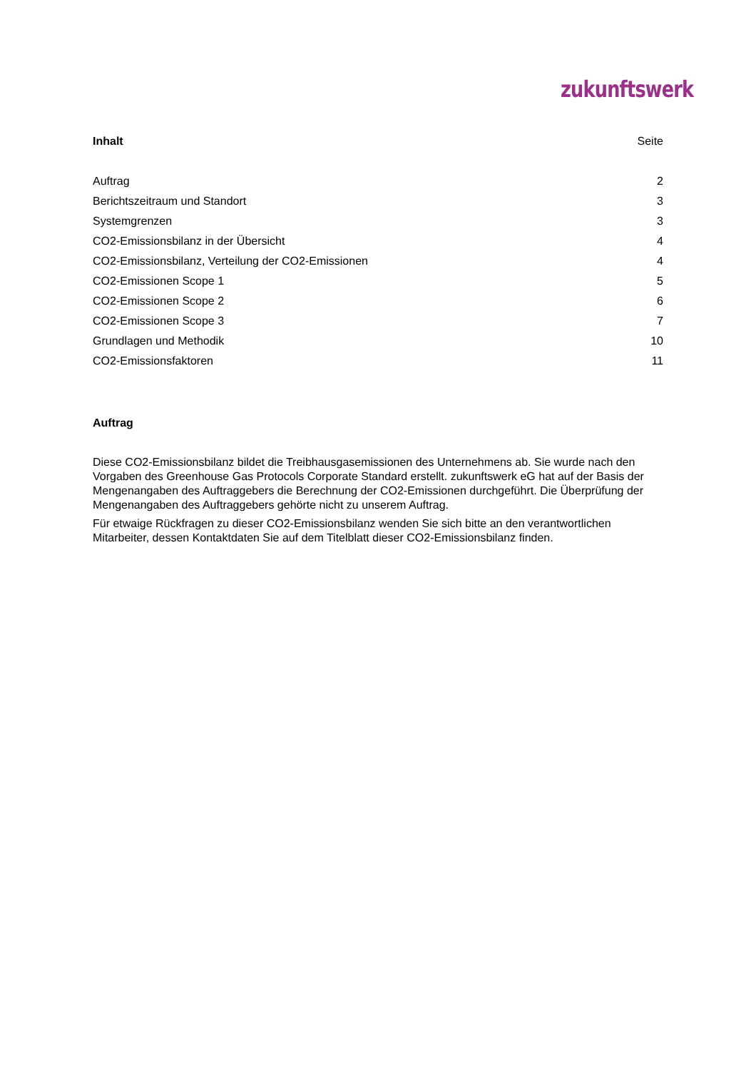zukunftswerk
| Inhalt | Seite |
| --- | --- |
| Auftrag | 2 |
| Berichtszeitraum und Standort | 3 |
| Systemgrenzen | 3 |
| CO2-Emissionsbilanz in der Übersicht | 4 |
| CO2-Emissionsbilanz, Verteilung der CO2-Emissionen | 4 |
| CO2-Emissionen Scope 1 | 5 |
| CO2-Emissionen Scope 2 | 6 |
| CO2-Emissionen Scope 3 | 7 |
| Grundlagen und Methodik | 10 |
| CO2-Emissionsfaktoren | 11 |
Auftrag
Diese CO2-Emissionsbilanz bildet die Treibhausgasemissionen des Unternehmens ab. Sie wurde nach den Vorgaben des Greenhouse Gas Protocols Corporate Standard erstellt. zukunftswerk eG hat auf der Basis der Mengenangaben des Auftraggebers die Berechnung der CO2-Emissionen durchgeführt. Die Überprüfung der Mengenangaben des Auftraggebers gehörte nicht zu unserem Auftrag.
Für etwaige Rückfragen zu dieser CO2-Emissionsbilanz wenden Sie sich bitte an den verantwortlichen Mitarbeiter, dessen Kontaktdaten Sie auf dem Titelblatt dieser CO2-Emissionsbilanz finden.